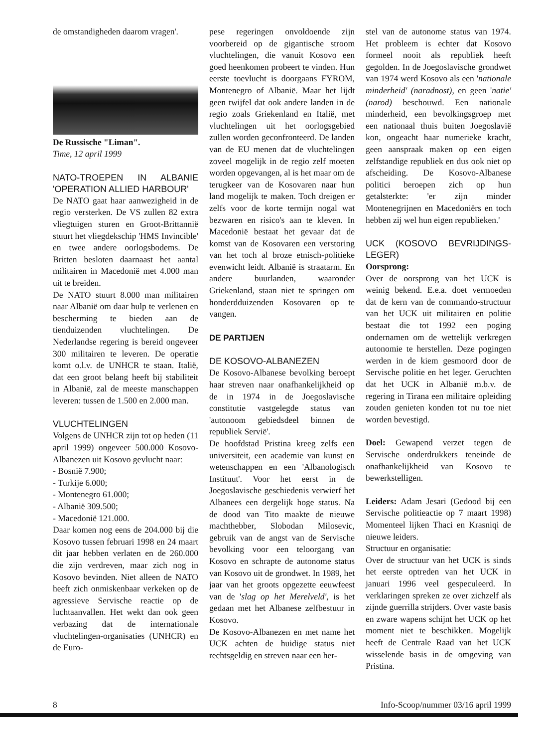de omstandigheden daarom vragen'.
De Russische "Liman".
Time, 12 april 1999
NATO-TROEPEN IN ALBANIE 'OPERATION ALLIED HARBOUR'
De NATO gaat haar aanwezigheid in de regio versterken. De VS zullen 82 extra vliegtuigen sturen en Groot-Brittannië stuurt het vliegdekschip 'HMS Invincible' en twee andere oorlogsbodems. De Britten besloten daarnaast het aantal militairen in Macedonië met 4.000 man uit te breiden.
De NATO stuurt 8.000 man militairen naar Albanië om daar hulp te verlenen en bescherming te bieden aan de tienduizenden vluchtelingen. De Nederlandse regering is bereid ongeveer 300 militairen te leveren. De operatie komt o.l.v. de UNHCR te staan. Italië, dat een groot belang heeft bij stabiliteit in Albanië, zal de meeste manschappen leveren: tussen de 1.500 en 2.000 man.
VLUCHTELINGEN
Volgens de UNHCR zijn tot op heden (11 april 1999) ongeveer 500.000 Kosovo-Albanezen uit Kosovo gevlucht naar:
- Bosnië 7.900;
- Turkije 6.000;
- Montenegro 61.000;
- Albanië 309.500;
- Macedonië 121.000.
Daar komen nog eens de 204.000 bij die Kosovo tussen februari 1998 en 24 maart dit jaar hebben verlaten en de 260.000 die zijn verdreven, maar zich nog in Kosovo bevinden. Niet alleen de NATO heeft zich onmiskenbaar verkeken op de agressieve Servische reactie op de luchtaanvallen. Het wekt dan ook geen verbazing dat de internationale vluchtelingen-organisaties (UNHCR) en de Euro-
pese regeringen onvoldoende zijn voorbereid op de gigantische stroom vluchtelingen, die vanuit Kosovo een goed heenkomen probeert te vinden. Hun eerste toevlucht is doorgaans FYROM, Montenegro of Albanië. Maar het lijdt geen twijfel dat ook andere landen in de regio zoals Griekenland en Italië, met vluchtelingen uit het oorlogsgebied zullen worden geconfronteerd. De landen van de EU menen dat de vluchtelingen zoveel mogelijk in de regio zelf moeten worden opgevangen, al is het maar om de terugkeer van de Kosovaren naar hun land mogelijk te maken. Toch dreigen er zelfs voor de korte termijn nogal wat bezwaren en risico's aan te kleven. In Macedonië bestaat het gevaar dat de komst van de Kosovaren een verstoring van het toch al broze etnisch-politieke evenwicht leidt. Albanië is straatarm. En andere buurlanden, waaronder Griekenland, staan niet te springen om honderdduizenden Kosovaren op te vangen.
DE PARTIJEN
DE KOSOVO-ALBANEZEN
De Kosovo-Albanese bevolking beroept haar streven naar onafhankelijkheid op de in 1974 in de Joegoslavische constitutie vastgelegde status van 'autonoom gebiedsdeel binnen de republiek Servië'.
De hoofdstad Pristina kreeg zelfs een universiteit, een academie van kunst en wetenschappen en een 'Albanologisch Instituut'. Voor het eerst in de Joegoslavische geschiedenis verwierf het Albanees een dergelijk hoge status. Na de dood van Tito maakte de nieuwe machthebber, Slobodan Milosevic, gebruik van de angst van de Servische bevolking voor een teloorgang van Kosovo en schrapte de autonome status van Kosovo uit de grondwet. In 1989, het jaar van het groots opgezette eeuwfeest van de 'slag op het Merelveld', is het gedaan met het Albanese zelfbestuur in Kosovo.
De Kosovo-Albanezen en met name het UCK achten de huidige status niet rechtsgeldig en streven naar een her-
stel van de autonome status van 1974. Het probleem is echter dat Kosovo formeel nooit als republiek heeft gegolden. In de Joegoslavische grondwet van 1974 werd Kosovo als een 'nationale minderheid' (naradnost), en geen 'natie' (narod) beschouwd. Een nationale minderheid, een bevolkingsgroep met een nationaal thuis buiten Joegoslavië kon, ongeacht haar numerieke kracht, geen aanspraak maken op een eigen zelfstandige republiek en dus ook niet op afscheiding. De Kosovo-Albanese politici beroepen zich op hun getalsterkte: 'er zijn minder Montenegrijnen en Macedoniërs en toch hebben zij wel hun eigen republieken.'
UCK (KOSOVO BEVRIJDINGS-LEGER)
Oorsprong:
Over de oorsprong van het UCK is weinig bekend. E.e.a. doet vermoeden dat de kern van de commando-structuur van het UCK uit militairen en politie bestaat die tot 1992 een poging ondernamen om de wettelijk verkregen autonomie te herstellen. Deze pogingen werden in de kiem gesmoord door de Servische politie en het leger. Geruchten dat het UCK in Albanië m.b.v. de regering in Tirana een militaire opleiding zouden genieten konden tot nu toe niet worden bevestigd.
Doel: Gewapend verzet tegen de Servische onderdrukkers teneinde de onafhankelijkheid van Kosovo te bewerkstelligen.
Leiders: Adam Jesari (Gedood bij een Servische politieactie op 7 maart 1998) Momenteel lijken Thaci en Krasniqi de nieuwe leiders.
Structuur en organisatie:
Over de structuur van het UCK is sinds het eerste optreden van het UCK in januari 1996 veel gespeculeerd. In verklaringen spreken ze over zichzelf als zijnde guerrilla strijders. Over vaste basis en zware wapens schijnt het UCK op het moment niet te beschikken. Mogelijk heeft de Centrale Raad van het UCK wisselende basis in de omgeving van Pristina.
8 Info-Scoop/nummer 03/16 april 1999